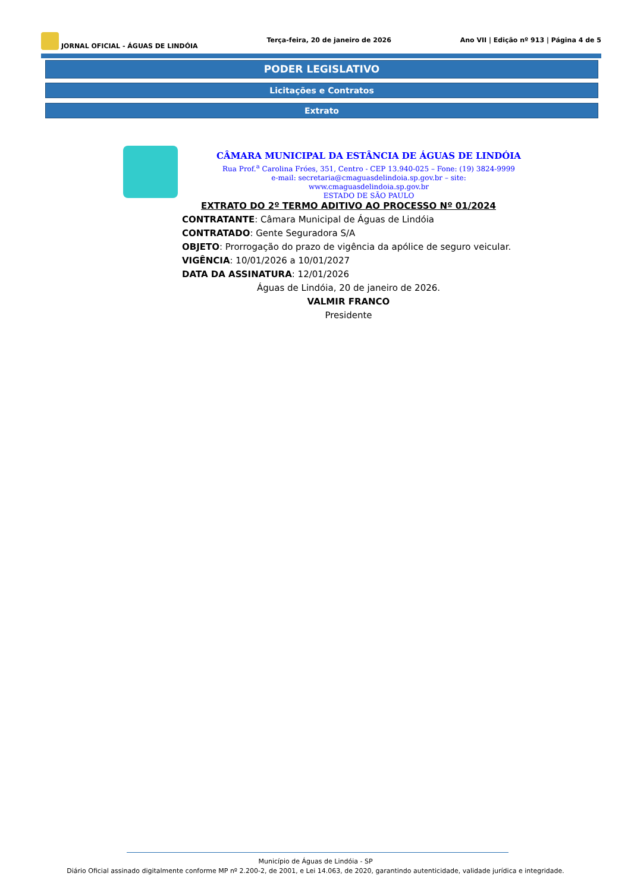JORNAL OFICIAL - ÁGUAS DE LINDÓIA
Terça-feira, 20 de janeiro de 2026
Ano VII | Edição nº 913 | Página 4 de 5
PODER LEGISLATIVO
Licitações e Contratos
Extrato
CÂMARA MUNICIPAL DA ESTÂNCIA DE ÁGUAS DE LINDÓIA
Rua Prof.<sup>a</sup> Carolina Fróes, 351, Centro - CEP 13.940-025 – Fone: (19) 3824-9999
e-mail: secretaria@cmaguasdelindoia.sp.gov.br – site: www.cmaguasdelindoia.sp.gov.br
ESTADO DE SÃO PAULO
EXTRATO DO 2º TERMO ADITIVO AO PROCESSO Nº 01/2024
CONTRATANTE: Câmara Municipal de Águas de Lindóia
CONTRATADO: Gente Seguradora S/A
OBJETO: Prorrogação do prazo de vigência da apólice de seguro veicular.
VIGÊNCIA: 10/01/2026 a 10/01/2027
DATA DA ASSINATURA: 12/01/2026
Águas de Lindóia, 20 de janeiro de 2026.
VALMIR FRANCO
Presidente
Município de Águas de Lindóia - SP
Diário Oficial assinado digitalmente conforme MP nº 2.200-2, de 2001, e Lei 14.063, de 2020, garantindo autenticidade, validade jurídica e integridade.